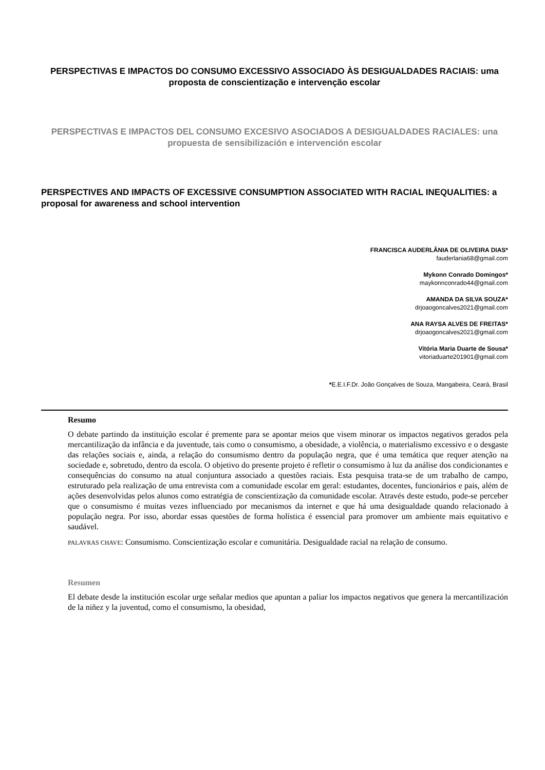PERSPECTIVAS E IMPACTOS DO CONSUMO EXCESSIVO ASSOCIADO ÀS DESIGUALDADES RACIAIS: uma proposta de conscientização e intervenção escolar
PERSPECTIVAS E IMPACTOS DEL CONSUMO EXCESIVO ASOCIADOS A DESIGUALDADES RACIALES: una propuesta de sensibilización e intervención escolar
PERSPECTIVES AND IMPACTS OF EXCESSIVE CONSUMPTION ASSOCIATED WITH RACIAL INEQUALITIES: a proposal for awareness and school intervention
FRANCISCA AUDERLÂNIA DE OLIVEIRA DIAS*
fauderlania68@gmail.com
Mykonn Conrado Domingos*
maykonnconrado44@gmail.com
AMANDA DA SILVA SOUZA*
drjoaogoncalves2021@gmail.com
ANA RAYSA ALVES DE FREITAS*
drjoaogoncalves2021@gmail.com
Vitória Maria Duarte de Sousa*
vitoriaduarte201901@gmail.com
*E.E.I.F.Dr. João Gonçalves de Souza, Mangabeira, Ceará, Brasil
Resumo
O debate partindo da instituição escolar é premente para se apontar meios que visem minorar os impactos negativos gerados pela mercantilização da infância e da juventude, tais como o consumismo, a obesidade, a violência, o materialismo excessivo e o desgaste das relações sociais e, ainda, a relação do consumismo dentro da população negra, que é uma temática que requer atenção na sociedade e, sobretudo, dentro da escola. O objetivo do presente projeto é refletir o consumismo à luz da análise dos condicionantes e consequências do consumo na atual conjuntura associado a questões raciais. Esta pesquisa trata-se de um trabalho de campo, estruturado pela realização de uma entrevista com a comunidade escolar em geral: estudantes, docentes, funcionários e pais, além de ações desenvolvidas pelos alunos como estratégia de conscientização da comunidade escolar. Através deste estudo, pode-se perceber que o consumismo é muitas vezes influenciado por mecanismos da internet e que há uma desigualdade quando relacionado à população negra. Por isso, abordar essas questões de forma holística é essencial para promover um ambiente mais equitativo e saudável.
PALAVRAS CHAVE: Consumismo. Conscientização escolar e comunitária. Desigualdade racial na relação de consumo.
Resumen
El debate desde la institución escolar urge señalar medios que apuntan a paliar los impactos negativos que genera la mercantilización de la niñez y la juventud, como el consumismo, la obesidad,